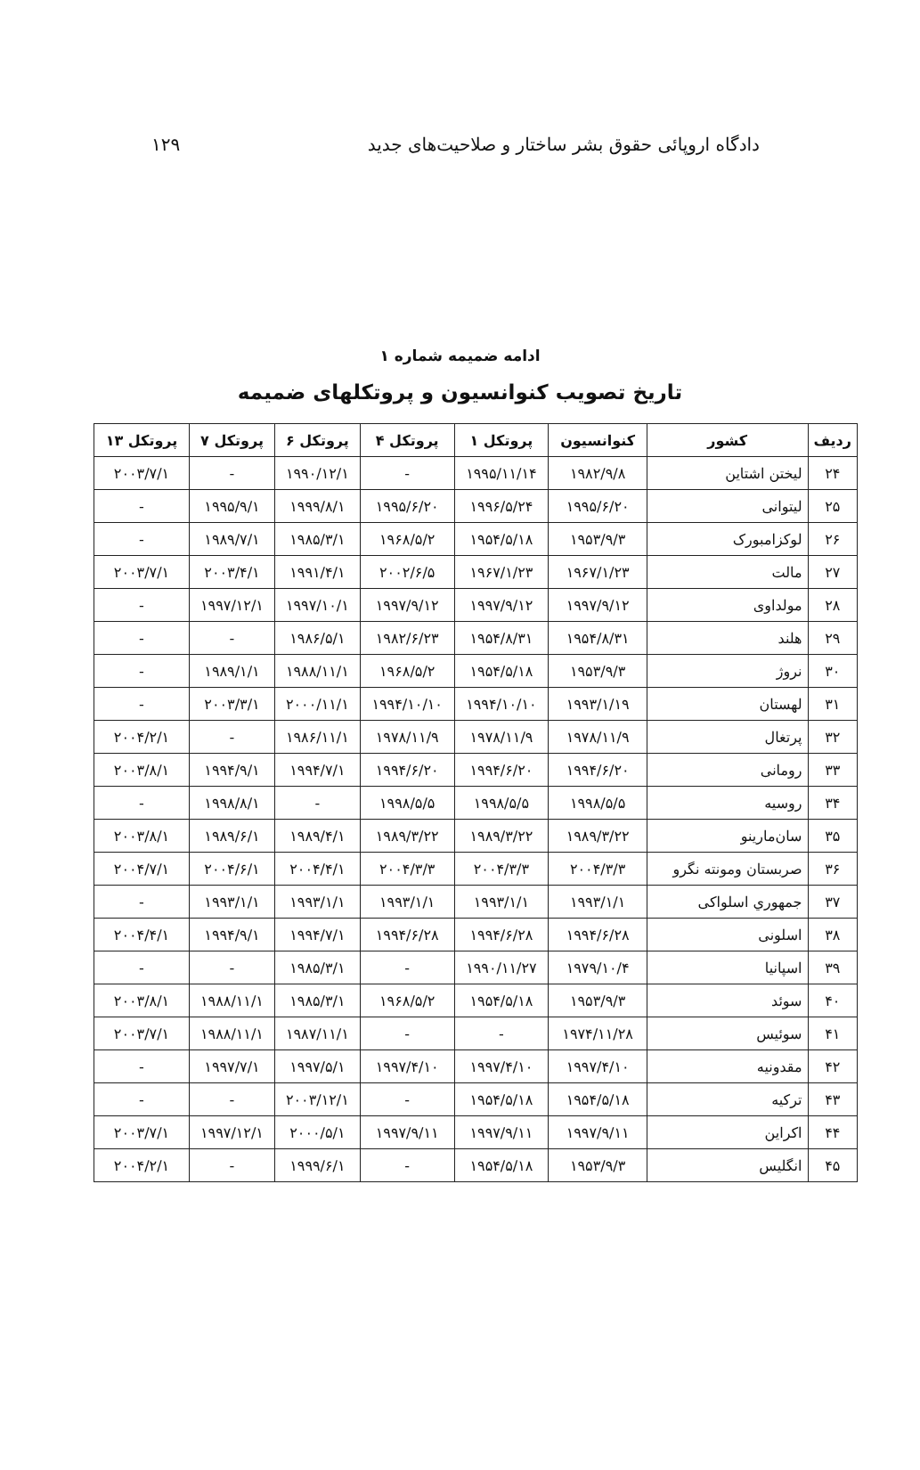دادگاه اروپائی حقوق بشر ساختار و صلاحیت‌های جدید ۱۲۹
ادامه ضمیمه شماره ۱
تاریخ تصویب کنوانسیون و پروتکلهای ضمیمه
| ردیف | کشور | کنوانسیون | پروتکل ۱ | پروتکل ۴ | پروتکل ۶ | پروتکل ۷ | پروتکل ۱۳ |
| --- | --- | --- | --- | --- | --- | --- | --- |
| ۲۴ | لیختن اشتاین | ۱۹۸۲/۹/۸ | ۱۹۹۵/۱۱/۱۴ | - | ۱۹۹۰/۱۲/۱ | - | ۲۰۰۳/۷/۱ |
| ۲۵ | لیتوانی | ۱۹۹۵/۶/۲۰ | ۱۹۹۶/۵/۲۴ | ۱۹۹۵/۶/۲۰ | ۱۹۹۹/۸/۱ | ۱۹۹۵/۹/۱ | - |
| ۲۶ | لوکزامبورک | ۱۹۵۳/۹/۳ | ۱۹۵۴/۵/۱۸ | ۱۹۶۸/۵/۲ | ۱۹۸۵/۳/۱ | ۱۹۸۹/۷/۱ | - |
| ۲۷ | مالت | ۱۹۶۷/۱/۲۳ | ۱۹۶۷/۱/۲۳ | ۲۰۰۲/۶/۵ | ۱۹۹۱/۴/۱ | ۲۰۰۳/۴/۱ | ۲۰۰۳/۷/۱ |
| ۲۸ | مولداوی | ۱۹۹۷/۹/۱۲ | ۱۹۹۷/۹/۱۲ | ۱۹۹۷/۹/۱۲ | ۱۹۹۷/۱۰/۱ | ۱۹۹۷/۱۲/۱ | - |
| ۲۹ | هلند | ۱۹۵۴/۸/۳۱ | ۱۹۵۴/۸/۳۱ | ۱۹۸۲/۶/۲۳ | ۱۹۸۶/۵/۱ | - | - |
| ۳۰ | نروژ | ۱۹۵۳/۹/۳ | ۱۹۵۴/۵/۱۸ | ۱۹۶۸/۵/۲ | ۱۹۸۸/۱۱/۱ | ۱۹۸۹/۱/۱ | - |
| ۳۱ | لهستان | ۱۹۹۳/۱/۱۹ | ۱۹۹۴/۱۰/۱۰ | ۱۹۹۴/۱۰/۱۰ | ۲۰۰۰/۱۱/۱ | ۲۰۰۳/۳/۱ | - |
| ۳۲ | پرتغال | ۱۹۷۸/۱۱/۹ | ۱۹۷۸/۱۱/۹ | ۱۹۷۸/۱۱/۹ | ۱۹۸۶/۱۱/۱ | - | ۲۰۰۴/۲/۱ |
| ۳۳ | رومانی | ۱۹۹۴/۶/۲۰ | ۱۹۹۴/۶/۲۰ | ۱۹۹۴/۶/۲۰ | ۱۹۹۴/۷/۱ | ۱۹۹۴/۹/۱ | ۲۰۰۳/۸/۱ |
| ۳۴ | روسیه | ۱۹۹۸/۵/۵ | ۱۹۹۸/۵/۵ | ۱۹۹۸/۵/۵ | - | ۱۹۹۸/۸/۱ | - |
| ۳۵ | سان‌مارینو | ۱۹۸۹/۳/۲۲ | ۱۹۸۹/۳/۲۲ | ۱۹۸۹/۳/۲۲ | ۱۹۸۹/۴/۱ | ۱۹۸۹/۶/۱ | ۲۰۰۳/۸/۱ |
| ۳۶ | صربستان ومونته نگرو | ۲۰۰۴/۳/۳ | ۲۰۰۴/۳/۳ | ۲۰۰۴/۳/۳ | ۲۰۰۴/۴/۱ | ۲۰۰۴/۶/۱ | ۲۰۰۴/۷/۱ |
| ۳۷ | جمهوري اسلواکی | ۱۹۹۳/۱/۱ | ۱۹۹۳/۱/۱ | ۱۹۹۳/۱/۱ | ۱۹۹۳/۱/۱ | ۱۹۹۳/۱/۱ | - |
| ۳۸ | اسلونی | ۱۹۹۴/۶/۲۸ | ۱۹۹۴/۶/۲۸ | ۱۹۹۴/۶/۲۸ | ۱۹۹۴/۷/۱ | ۱۹۹۴/۹/۱ | ۲۰۰۴/۴/۱ |
| ۳۹ | اسپانیا | ۱۹۷۹/۱۰/۴ | ۱۹۹۰/۱۱/۲۷ | - | ۱۹۸۵/۳/۱ | - | - |
| ۴۰ | سوئد | ۱۹۵۳/۹/۳ | ۱۹۵۴/۵/۱۸ | ۱۹۶۸/۵/۲ | ۱۹۸۵/۳/۱ | ۱۹۸۸/۱۱/۱ | ۲۰۰۳/۸/۱ |
| ۴۱ | سوئیس | ۱۹۷۴/۱۱/۲۸ | - | - | ۱۹۸۷/۱۱/۱ | ۱۹۸۸/۱۱/۱ | ۲۰۰۳/۷/۱ |
| ۴۲ | مقدونیه | ۱۹۹۷/۴/۱۰ | ۱۹۹۷/۴/۱۰ | ۱۹۹۷/۴/۱۰ | ۱۹۹۷/۵/۱ | ۱۹۹۷/۷/۱ | - |
| ۴۳ | ترکیه | ۱۹۵۴/۵/۱۸ | ۱۹۵۴/۵/۱۸ | - | ۲۰۰۳/۱۲/۱ | - | - |
| ۴۴ | اکراین | ۱۹۹۷/۹/۱۱ | ۱۹۹۷/۹/۱۱ | ۱۹۹۷/۹/۱۱ | ۲۰۰۰/۵/۱ | ۱۹۹۷/۱۲/۱ | ۲۰۰۳/۷/۱ |
| ۴۵ | انگلیس | ۱۹۵۳/۹/۳ | ۱۹۵۴/۵/۱۸ | - | ۱۹۹۹/۶/۱ | - | ۲۰۰۴/۲/۱ |